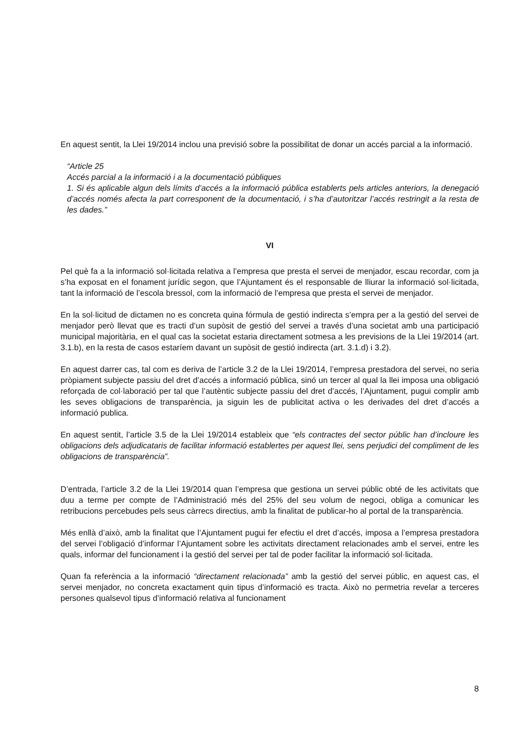En aquest sentit, la Llei 19/2014 inclou una previsió sobre la possibilitat de donar un accés parcial a la informació.
“Article 25
Accés parcial a la informació i a la documentació públiques
1. Si és aplicable algun dels límits d’accés a la informació pública establerts pels articles anteriors, la denegació d’accés només afecta la part corresponent de la documentació, i s’ha d’autoritzar l’accés restringit a la resta de les dades.”
VI
Pel què fa a la informació sol·licitada relativa a l’empresa que presta el servei de menjador, escau recordar, com ja s’ha exposat en el fonament jurídic segon, que l’Ajuntament és el responsable de lliurar la informació sol·licitada, tant la informació de l’escola bressol, com la informació de l’empresa que presta el servei de menjador.
En la sol·licitud de dictamen no es concreta quina fórmula de gestió indirecta s’empra per a la gestió del servei de menjador però llevat que es tracti d’un supòsit de gestió del servei a través d’una societat amb una participació municipal majoritària, en el qual cas la societat estaria directament sotmesa a les previsions de la Llei 19/2014 (art. 3.1.b), en la resta de casos estaríem davant un supòsit de gestió indirecta (art. 3.1.d) i 3.2).
En aquest darrer cas, tal com es deriva de l’article 3.2 de la Llei 19/2014, l’empresa prestadora del servei, no seria pròpiament subjecte passiu del dret d’accés a informació pública, sinó un tercer al qual la llei imposa una obligació reforçada de col·laboració per tal que l’autèntic subjecte passiu del dret d’accés, l’Ajuntament, pugui complir amb les seves obligacions de transparència, ja siguin les de publicitat activa o les derivades del dret d’accés a informació publica.
En aquest sentit, l’article 3.5 de la Llei 19/2014 estableix que “els contractes del sector públic han d’incloure les obligacions dels adjudicataris de facilitar informació establertes per aquest llei, sens perjudici del compliment de les obligacions de transparència”.
D’entrada, l’article 3.2 de la Llei 19/2014 quan l’empresa que gestiona un servei públic obté de les activitats que duu a terme per compte de l’Administració més del 25% del seu volum de negoci, obliga a comunicar les retribucions percebudes pels seus càrrecs directius, amb la finalitat de publicar-ho al portal de la transparència.
Més enllà d’això, amb la finalitat que l’Ajuntament pugui fer efectiu el dret d’accés, imposa a l’empresa prestadora del servei l’obligació d’informar l’Ajuntament sobre les activitats directament relacionades amb el servei, entre les quals, informar del funcionament i la gestió del servei per tal de poder facilitar la informació sol·licitada.
Quan fa referència a la informació “directament relacionada” amb la gestió del servei públic, en aquest cas, el servei menjador, no concreta exactament quin tipus d’informació es tracta. Això no permetria revelar a terceres persones qualsevol tipus d’informació relativa al funcionament
8